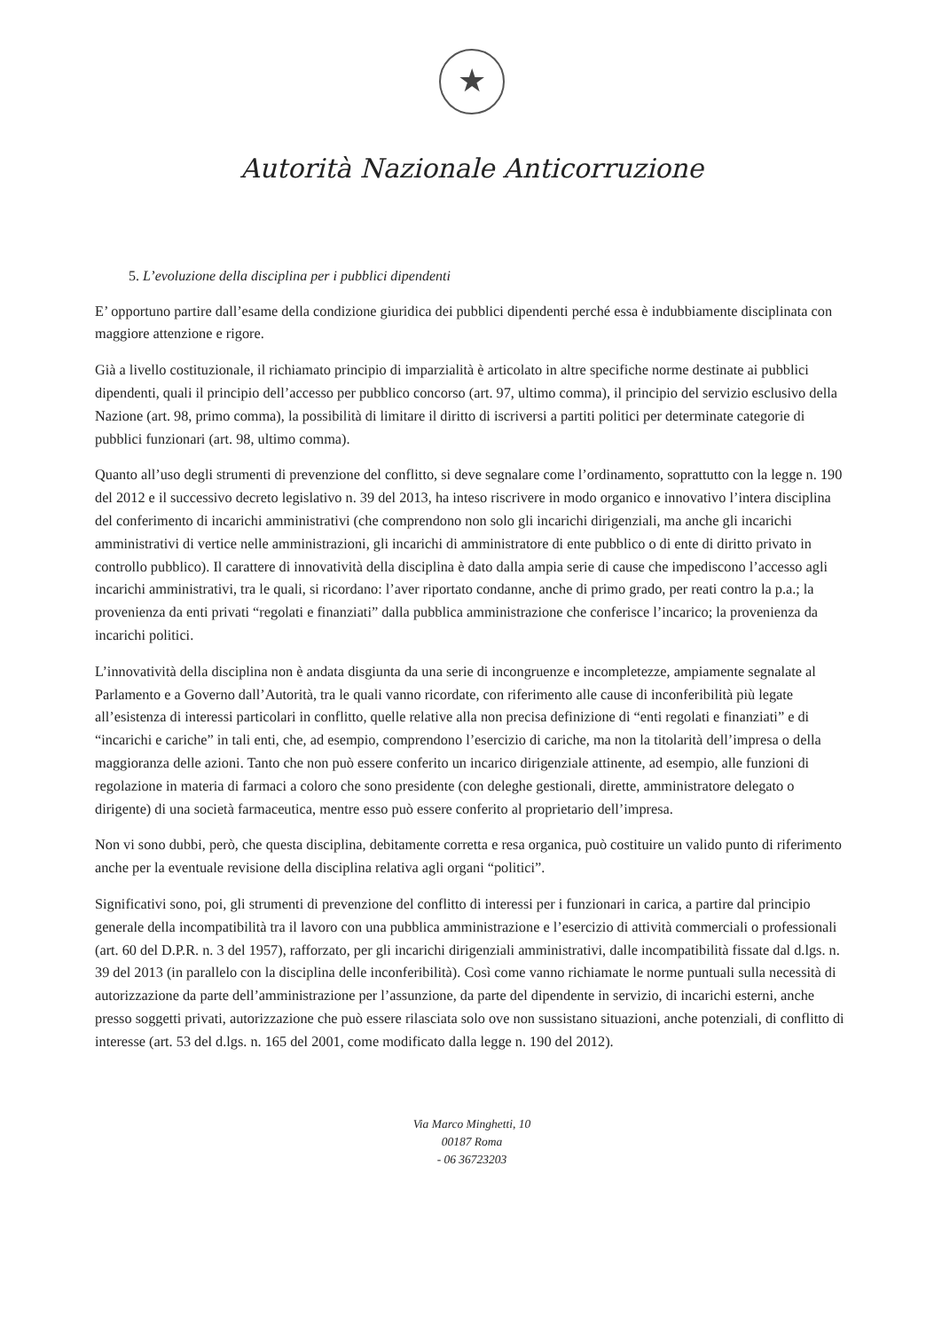★
Autorità Nazionale Anticorruzione
5. L’evoluzione della disciplina per i pubblici dipendenti
E’ opportuno partire dall’esame della condizione giuridica dei pubblici dipendenti perché essa è indubbiamente disciplinata con maggiore attenzione e rigore.
Già a livello costituzionale, il richiamato principio di imparzialità è articolato in altre specifiche norme destinate ai pubblici dipendenti, quali il principio dell’accesso per pubblico concorso (art. 97, ultimo comma), il principio del servizio esclusivo della Nazione (art. 98, primo comma), la possibilità di limitare il diritto di iscriversi a partiti politici per determinate categorie di pubblici funzionari (art. 98, ultimo comma).
Quanto all’uso degli strumenti di prevenzione del conflitto, si deve segnalare come l’ordinamento, soprattutto con la legge n. 190 del 2012 e il successivo decreto legislativo n. 39 del 2013, ha inteso riscrivere in modo organico e innovativo l’intera disciplina del conferimento di incarichi amministrativi (che comprendono non solo gli incarichi dirigenziali, ma anche gli incarichi amministrativi di vertice nelle amministrazioni, gli incarichi di amministratore di ente pubblico o di ente di diritto privato in controllo pubblico). Il carattere di innovatività della disciplina è dato dalla ampia serie di cause che impediscono l’accesso agli incarichi amministrativi, tra le quali, si ricordano: l’aver riportato condanne, anche di primo grado, per reati contro la p.a.; la provenienza da enti privati “regolati e finanziati” dalla pubblica amministrazione che conferisce l’incarico; la provenienza da incarichi politici.
L’innovatività della disciplina non è andata disgiunta da una serie di incongruenze e incompletezze, ampiamente segnalate al Parlamento e a Governo dall’Autorità, tra le quali vanno ricordate, con riferimento alle cause di inconferibilità più legate all’esistenza di interessi particolari in conflitto, quelle relative alla non precisa definizione di “enti regolati e finanziati” e di “incarichi e cariche” in tali enti, che, ad esempio, comprendono l’esercizio di cariche, ma non la titolarità dell’impresa o della maggioranza delle azioni. Tanto che non può essere conferito un incarico dirigenziale attinente, ad esempio, alle funzioni di regolazione in materia di farmaci a coloro che sono presidente (con deleghe gestionali, dirette, amministratore delegato o dirigente) di una società farmaceutica, mentre esso può essere conferito al proprietario dell’impresa.
Non vi sono dubbi, però, che questa disciplina, debitamente corretta e resa organica, può costituire un valido punto di riferimento anche per la eventuale revisione della disciplina relativa agli organi “politici”.
Significativi sono, poi, gli strumenti di prevenzione del conflitto di interessi per i funzionari in carica, a partire dal principio generale della incompatibilità tra il lavoro con una pubblica amministrazione e l’esercizio di attività commerciali o professionali (art. 60 del D.P.R. n. 3 del 1957), rafforzato, per gli incarichi dirigenziali amministrativi, dalle incompatibilità fissate dal d.lgs. n. 39 del 2013 (in parallelo con la disciplina delle inconferibilità). Così come vanno richiamate le norme puntuali sulla necessità di autorizzazione da parte dell’amministrazione per l’assunzione, da parte del dipendente in servizio, di incarichi esterni, anche presso soggetti privati, autorizzazione che può essere rilasciata solo ove non sussistano situazioni, anche potenziali, di conflitto di interesse (art. 53 del d.lgs. n. 165 del 2001, come modificato dalla legge n. 190 del 2012).
Via Marco Minghetti, 10
00187 Roma
- 06 36723203